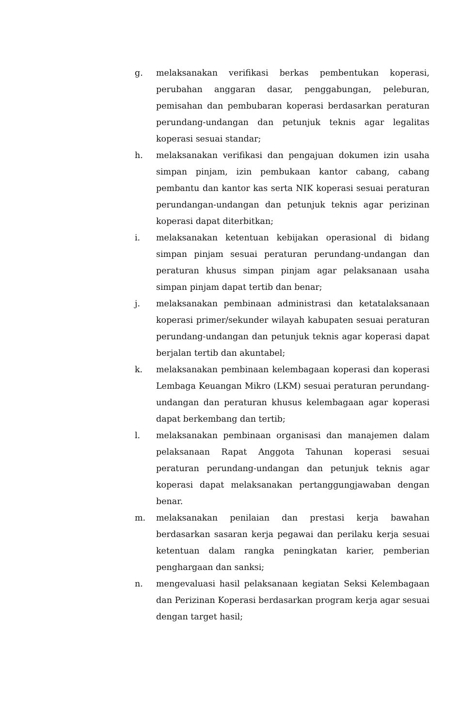g. melaksanakan verifikasi berkas pembentukan koperasi, perubahan anggaran dasar, penggabungan, peleburan, pemisahan dan pembubaran koperasi berdasarkan peraturan perundang-undangan dan petunjuk teknis agar legalitas koperasi sesuai standar;
h. melaksanakan verifikasi dan pengajuan dokumen izin usaha simpan pinjam, izin pembukaan kantor cabang, cabang pembantu dan kantor kas serta NIK koperasi sesuai peraturan perundangan-undangan dan petunjuk teknis agar perizinan koperasi dapat diterbitkan;
i. melaksanakan ketentuan kebijakan operasional di bidang simpan pinjam sesuai peraturan perundang-undangan dan peraturan khusus simpan pinjam agar pelaksanaan usaha simpan pinjam dapat tertib dan benar;
j. melaksanakan pembinaan administrasi dan ketatalaksanaan koperasi primer/sekunder wilayah kabupaten sesuai peraturan perundang-undangan dan petunjuk teknis agar koperasi dapat berjalan tertib dan akuntabel;
k. melaksanakan pembinaan kelembagaan koperasi dan koperasi Lembaga Keuangan Mikro (LKM) sesuai peraturan perundang-undangan dan peraturan khusus kelembagaan agar koperasi dapat berkembang dan tertib;
l. melaksanakan pembinaan organisasi dan manajemen dalam pelaksanaan Rapat Anggota Tahunan koperasi sesuai peraturan perundang-undangan dan petunjuk teknis agar koperasi dapat melaksanakan pertanggungjawaban dengan benar.
m. melaksanakan penilaian dan prestasi kerja bawahan berdasarkan sasaran kerja pegawai dan perilaku kerja sesuai ketentuan dalam rangka peningkatan karier, pemberian penghargaan dan sanksi;
n. mengevaluasi hasil pelaksanaan kegiatan Seksi Kelembagaan dan Perizinan Koperasi berdasarkan program kerja agar sesuai dengan target hasil;